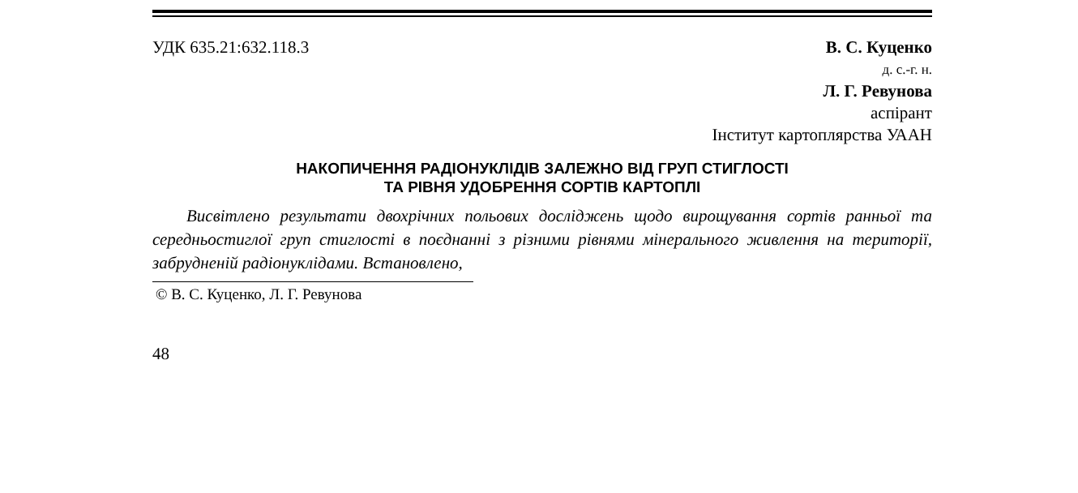УДК 635.21:632.118.3 В. С. Куценко
д. с.-г. н.
Л. Г. Ревунова
аспірант
Інститут картоплярства УААН
НАКОПИЧЕННЯ РАДІОНУКЛІДІВ ЗАЛЕЖНО ВІД ГРУП СТИГЛОСТІ
ТА РІВНЯ УДОБРЕННЯ СОРТІВ КАРТОПЛІ
Висвітлено результати двохрічних польових досліджень щодо вирощування сортів ранньої та середньостиглої груп стиглості в поєднанні з різними рівнями мінерального живлення на території, забрудненій радіонуклідами. Встановлено,
© В. С. Куценко, Л. Г. Ревунова
48